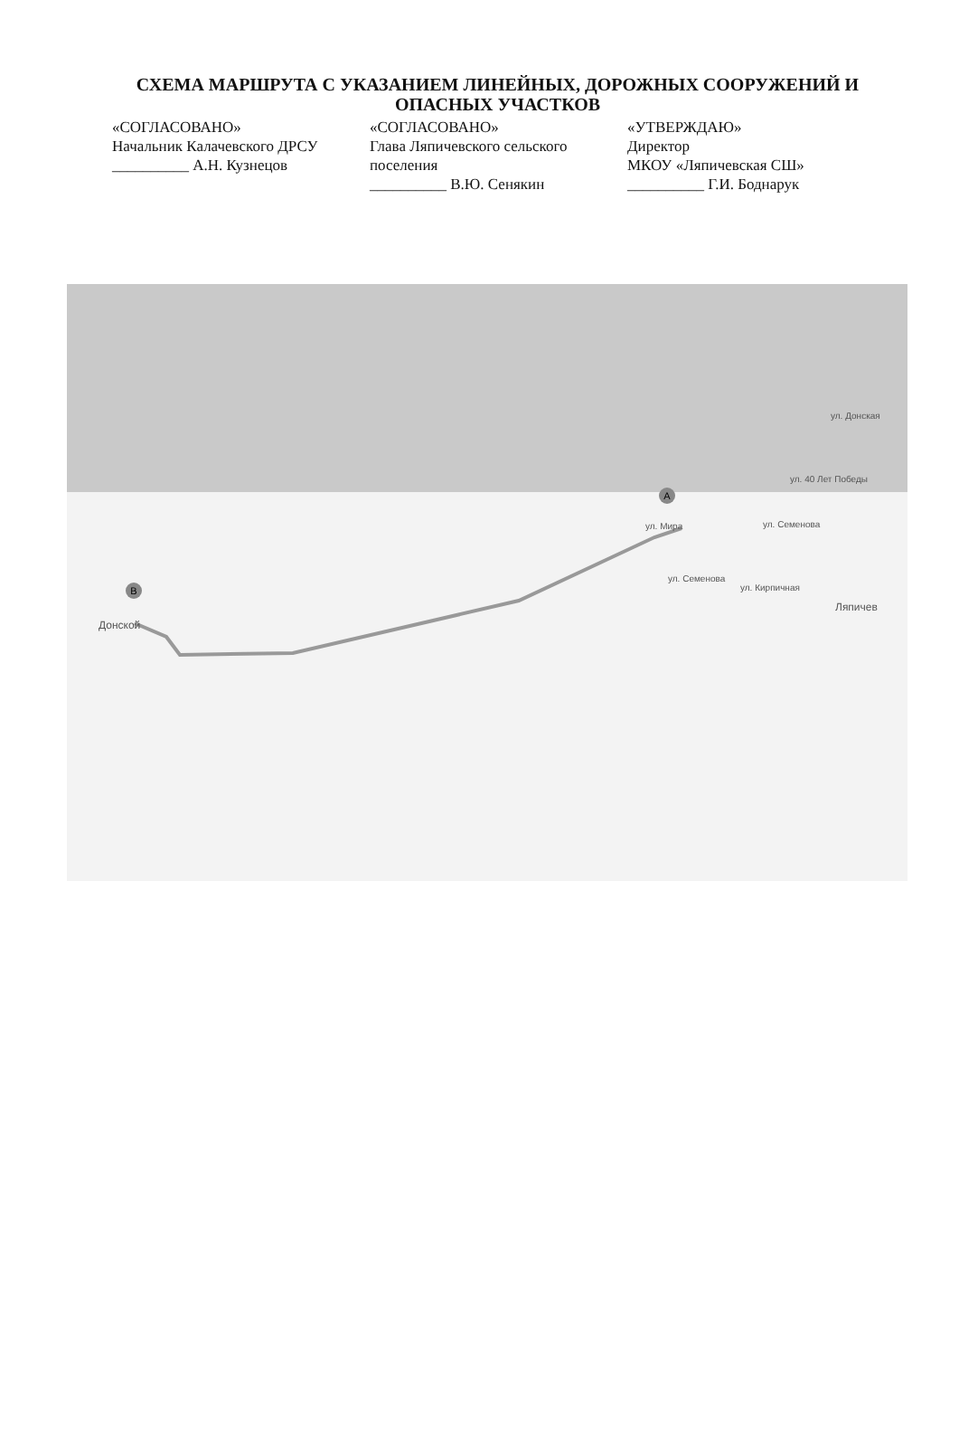СХЕМА МАРШРУТА С УКАЗАНИЕМ ЛИНЕЙНЫХ, ДОРОЖНЫХ СООРУЖЕНИЙ И ОПАСНЫХ УЧАСТКОВ
«СОГЛАСОВАНО»
Начальник Калачевского ДРСУ
__________ А.Н. Кузнецов
«СОГЛАСОВАНО»
Глава Ляпичевского сельского поселения
__________ В.Ю. Сенякин
«УТВЕРЖДАЮ»
Директор
МКОУ «Ляпичевская СШ»
__________ Г.И. Боднарук
A
B
ул. Мира
ул. Донская
ул. 40 Лет Победы
ул. Семенова
ул. Семенова
ул. Кирпичная
Ляпичев
Донской